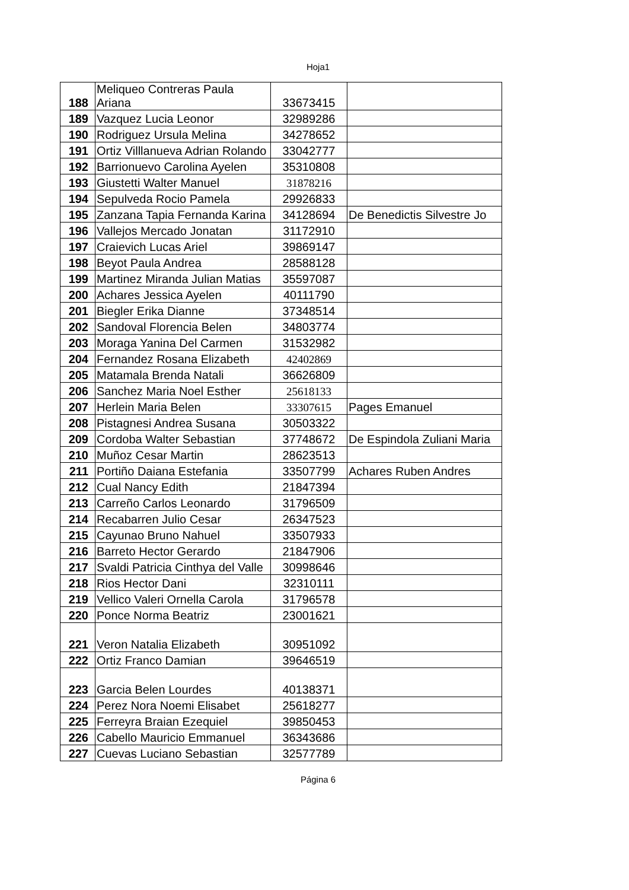Hoja1
| 188 | Meliqueo Contreras Paula Ariana | 33673415 | |
| 189 | Vazquez Lucia Leonor | 32989286 | |
| 190 | Rodriguez Ursula Melina | 34278652 | |
| 191 | Ortiz Villlanueva Adrian Rolando | 33042777 | |
| 192 | Barrionuevo Carolina Ayelen | 35310808 | |
| 193 | Giustetti Walter Manuel | 31878216 | |
| 194 | Sepulveda Rocio Pamela | 29926833 | |
| 195 | Zanzana Tapia Fernanda Karina | 34128694 | De Benedictis Silvestre Jo |
| 196 | Vallejos Mercado Jonatan | 31172910 | |
| 197 | Craievich Lucas Ariel | 39869147 | |
| 198 | Beyot Paula Andrea | 28588128 | |
| 199 | Martinez Miranda Julian Matias | 35597087 | |
| 200 | Achares Jessica Ayelen | 40111790 | |
| 201 | Biegler Erika Dianne | 37348514 | |
| 202 | Sandoval Florencia Belen | 34803774 | |
| 203 | Moraga Yanina Del Carmen | 31532982 | |
| 204 | Fernandez Rosana Elizabeth | 42402869 | |
| 205 | Matamala Brenda Natali | 36626809 | |
| 206 | Sanchez Maria Noel Esther | 25618133 | |
| 207 | Herlein Maria Belen | 33307615 | Pages Emanuel |
| 208 | Pistagnesi Andrea Susana | 30503322 | |
| 209 | Cordoba Walter Sebastian | 37748672 | De Espindola Zuliani Maria |
| 210 | Muñoz Cesar Martin | 28623513 | |
| 211 | Portiño Daiana Estefania | 33507799 | Achares Ruben Andres |
| 212 | Cual Nancy Edith | 21847394 | |
| 213 | Carreño Carlos Leonardo | 31796509 | |
| 214 | Recabarren Julio Cesar | 26347523 | |
| 215 | Cayunao Bruno Nahuel | 33507933 | |
| 216 | Barreto Hector Gerardo | 21847906 | |
| 217 | Svaldi Patricia Cinthya del Valle | 30998646 | |
| 218 | Rios Hector Dani | 32310111 | |
| 219 | Vellico Valeri Ornella Carola | 31796578 | |
| 220 | Ponce Norma Beatriz | 23001621 | |
| 221 | Veron Natalia Elizabeth | 30951092 | |
| 222 | Ortiz Franco Damian | 39646519 | |
| 223 | Garcia Belen Lourdes | 40138371 | |
| 224 | Perez Nora Noemi Elisabet | 25618277 | |
| 225 | Ferreyra Braian Ezequiel | 39850453 | |
| 226 | Cabello Mauricio Emmanuel | 36343686 | |
| 227 | Cuevas Luciano Sebastian | 32577789 | |
Página 6